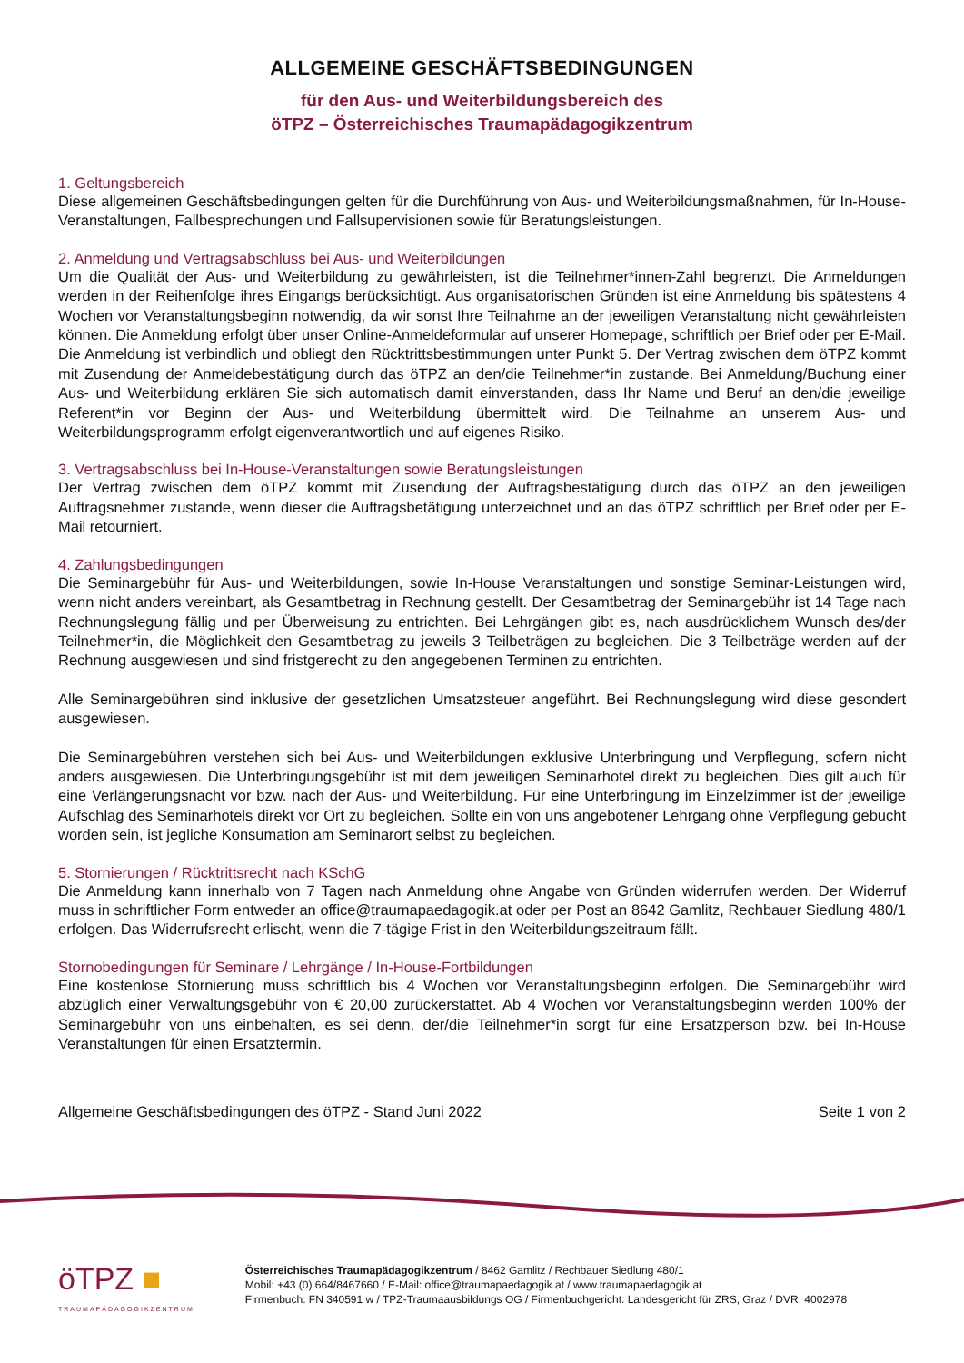ALLGEMEINE GESCHÄFTSBEDINGUNGEN
für den Aus- und Weiterbildungsbereich des
öTPZ – Österreichisches Traumapädagogikzentrum
1. Geltungsbereich
Diese allgemeinen Geschäftsbedingungen gelten für die Durchführung von Aus- und Weiterbildungsmaßnahmen, für In-House-Veranstaltungen, Fallbesprechungen und Fallsupervisionen sowie für Beratungsleistungen.
2. Anmeldung und Vertragsabschluss bei Aus- und Weiterbildungen
Um die Qualität der Aus- und Weiterbildung zu gewährleisten, ist die Teilnehmer*innen-Zahl begrenzt. Die Anmeldungen werden in der Reihenfolge ihres Eingangs berücksichtigt. Aus organisatorischen Gründen ist eine Anmeldung bis spätestens 4 Wochen vor Veranstaltungsbeginn notwendig, da wir sonst Ihre Teilnahme an der jeweiligen Veranstaltung nicht gewährleisten können. Die Anmeldung erfolgt über unser Online-Anmeldeformular auf unserer Homepage, schriftlich per Brief oder per E-Mail. Die Anmeldung ist verbindlich und obliegt den Rücktrittsbestimmungen unter Punkt 5. Der Vertrag zwischen dem öTPZ kommt mit Zusendung der Anmeldebestätigung durch das öTPZ an den/die Teilnehmer*in zustande. Bei Anmeldung/Buchung einer Aus- und Weiterbildung erklären Sie sich automatisch damit einverstanden, dass Ihr Name und Beruf an den/die jeweilige Referent*in vor Beginn der Aus- und Weiterbildung übermittelt wird. Die Teilnahme an unserem Aus- und Weiterbildungsprogramm erfolgt eigenverantwortlich und auf eigenes Risiko.
3. Vertragsabschluss bei In-House-Veranstaltungen sowie Beratungsleistungen
Der Vertrag zwischen dem öTPZ kommt mit Zusendung der Auftragsbestätigung durch das öTPZ an den jeweiligen Auftragsnehmer zustande, wenn dieser die Auftragsbetätigung unterzeichnet und an das öTPZ schriftlich per Brief oder per E-Mail retourniert.
4. Zahlungsbedingungen
Die Seminargebühr für Aus- und Weiterbildungen, sowie In-House Veranstaltungen und sonstige Seminar-Leistungen wird, wenn nicht anders vereinbart, als Gesamtbetrag in Rechnung gestellt. Der Gesamtbetrag der Seminargebühr ist 14 Tage nach Rechnungslegung fällig und per Überweisung zu entrichten. Bei Lehrgängen gibt es, nach ausdrücklichem Wunsch des/der Teilnehmer*in, die Möglichkeit den Gesamtbetrag zu jeweils 3 Teilbeträgen zu begleichen. Die 3 Teilbeträge werden auf der Rechnung ausgewiesen und sind fristgerecht zu den angegebenen Terminen zu entrichten.
Alle Seminargebühren sind inklusive der gesetzlichen Umsatzsteuer angeführt. Bei Rechnungslegung wird diese gesondert ausgewiesen.
Die Seminargebühren verstehen sich bei Aus- und Weiterbildungen exklusive Unterbringung und Verpflegung, sofern nicht anders ausgewiesen. Die Unterbringungsgebühr ist mit dem jeweiligen Seminarhotel direkt zu begleichen. Dies gilt auch für eine Verlängerungsnacht vor bzw. nach der Aus- und Weiterbildung. Für eine Unterbringung im Einzelzimmer ist der jeweilige Aufschlag des Seminarhotels direkt vor Ort zu begleichen. Sollte ein von uns angebotener Lehrgang ohne Verpflegung gebucht worden sein, ist jegliche Konsumation am Seminarort selbst zu begleichen.
5. Stornierungen / Rücktrittsrecht nach KSchG
Die Anmeldung kann innerhalb von 7 Tagen nach Anmeldung ohne Angabe von Gründen widerrufen werden. Der Widerruf muss in schriftlicher Form entweder an office@traumapaedagogik.at oder per Post an 8642 Gamlitz, Rechbauer Siedlung 480/1 erfolgen. Das Widerrufsrecht erlischt, wenn die 7-tägige Frist in den Weiterbildungszeitraum fällt.
Stornobedingungen für Seminare / Lehrgänge / In-House-Fortbildungen
Eine kostenlose Stornierung muss schriftlich bis 4 Wochen vor Veranstaltungsbeginn erfolgen. Die Seminargebühr wird abzüglich einer Verwaltungsgebühr von € 20,00 zurückerstattet. Ab 4 Wochen vor Veranstaltungsbeginn werden 100% der Seminargebühr von uns einbehalten, es sei denn, der/die Teilnehmer*in sorgt für eine Ersatzperson bzw. bei In-House Veranstaltungen für einen Ersatztermin.
Allgemeine Geschäftsbedingungen des öTPZ - Stand Juni 2022 Seite 1 von 2
öTPZ ■
TRAUMAPÄDAGOGIKZENTRUM
Österreichisches Traumapädagogikzentrum / 8462 Gamlitz / Rechbauer Siedlung 480/1
Mobil: +43 (0) 664/8467660 / E-Mail: office@traumapaedagogik.at / www.traumapaedagogik.at
Firmenbuch: FN 340591 w / TPZ-Traumaausbildungs OG / Firmenbuchgericht: Landesgericht für ZRS, Graz / DVR: 4002978